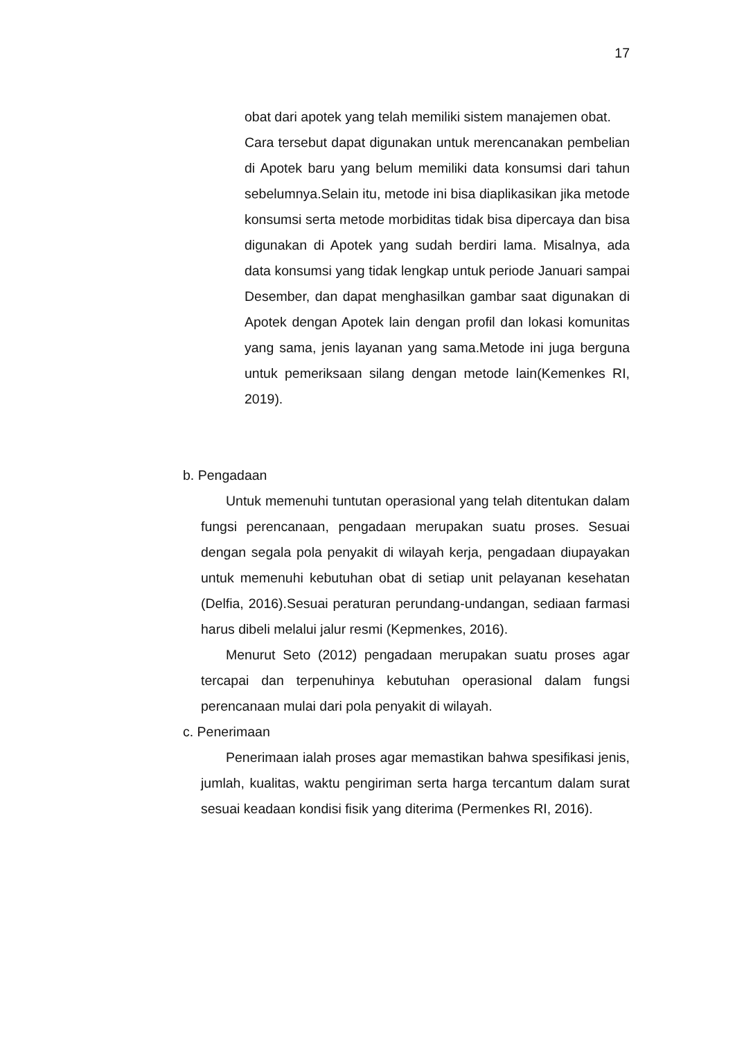17
obat dari apotek yang telah memiliki sistem manajemen obat.
Cara tersebut dapat digunakan untuk merencanakan pembelian di Apotek baru yang belum memiliki data konsumsi dari tahun sebelumnya.Selain itu, metode ini bisa diaplikasikan jika metode konsumsi serta metode morbiditas tidak bisa dipercaya dan bisa digunakan di Apotek yang sudah berdiri lama. Misalnya, ada data konsumsi yang tidak lengkap untuk periode Januari sampai Desember, dan dapat menghasilkan gambar saat digunakan di Apotek dengan Apotek lain dengan profil dan lokasi komunitas yang sama, jenis layanan yang sama.Metode ini juga berguna untuk pemeriksaan silang dengan metode lain(Kemenkes RI, 2019).
b. Pengadaan
Untuk memenuhi tuntutan operasional yang telah ditentukan dalam fungsi perencanaan, pengadaan merupakan suatu proses. Sesuai dengan segala pola penyakit di wilayah kerja, pengadaan diupayakan untuk memenuhi kebutuhan obat di setiap unit pelayanan kesehatan (Delfia, 2016).Sesuai peraturan perundang-undangan, sediaan farmasi harus dibeli melalui jalur resmi (Kepmenkes, 2016).
Menurut Seto (2012) pengadaan merupakan suatu proses agar tercapai dan terpenuhinya kebutuhan operasional dalam fungsi perencanaan mulai dari pola penyakit di wilayah.
c. Penerimaan
Penerimaan ialah proses agar memastikan bahwa spesifikasi jenis, jumlah, kualitas, waktu pengiriman serta harga tercantum dalam surat sesuai keadaan kondisi fisik yang diterima (Permenkes RI, 2016).